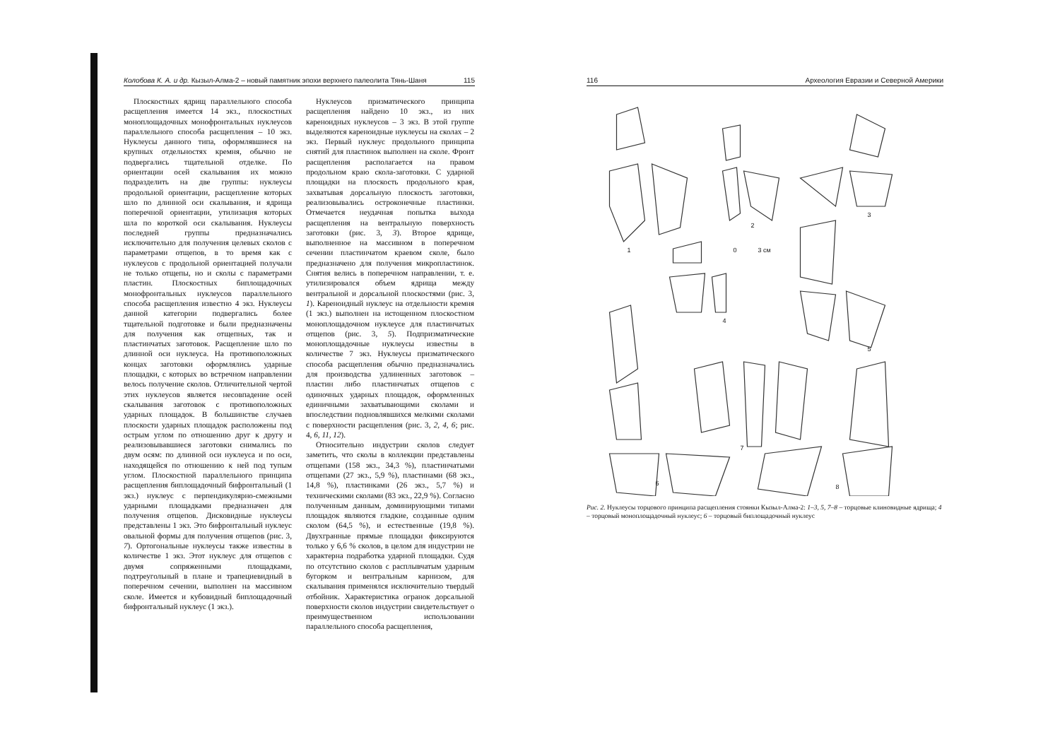Колобова К. А. и др. Кызыл-Алма-2 – новый памятник эпохи верхнего палеолита Тянь-Шаня 115
Плоскостных ядрищ параллельного способа расщепления имеется 14 экз., плоскостных моноплощадочных монофронтальных нуклеусов параллельного способа расщепления – 10 экз. Нуклеусы данного типа, оформлявшиеся на крупных отдельностях кремня, обычно не подвергались тщательной отделке. По ориентации осей скалывания их можно подразделить на две группы: нуклеусы продольной ориентации, расщепление которых шло по длинной оси скалывания, и ядрища поперечной ориентации, утилизация которых шла по короткой оси скалывания. Нуклеусы последней группы предназначались исключительно для получения целевых сколов с параметрами отщепов, в то время как с нуклеусов с продольной ориентацией получали не только отщепы, но и сколы с параметрами пластин. Плоскостных биплощадочных монофронтальных нуклеусов параллельного способа расщепления известно 4 экз. Нуклеусы данной категории подвергались более тщательной подготовке и были предназначены для получения как отщепных, так и пластинчатых заготовок. Расщепление шло по длинной оси нуклеуса. На противоположных концах заготовки оформлялись ударные площадки, с которых во встречном направлении велось получение сколов. Отличительной чертой этих нуклеусов является несовпадение осей скалывания заготовок с противоположных ударных площадок. В большинстве случаев плоскости ударных площадок расположены под острым углом по отношению друг к другу и реализовывавшиеся заготовки снимались по двум осям: по длинной оси нуклеуса и по оси, находящейся по отношению к ней под тупым углом. Плоскостной параллельного принципа расщепления биплощадочный бифронтальный (1 экз.) нуклеус с перпендикулярно-смежными ударными площадками предназначен для получения отщепов. Дисковидные нуклеусы представлены 1 экз. Это бифронтальный нуклеус овальной формы для получения отщепов (рис. 3, 7). Ортогональные нуклеусы также известны в количестве 1 экз. Этот нуклеус для отщепов с двумя сопряженными площадками, подтреугольный в плане и трапециевидный в поперечном сечении, выполнен на массивном сколе. Имеется и кубовидный биплощадочный бифронтальный нуклеус (1 экз.).
Нуклеусов призматического принципа расщепления найдено 10 экз., из них кареноидных нуклеусов – 3 экз. В этой группе выделяются кареноидные нуклеусы на сколах – 2 экз. Первый нуклеус продольного принципа снятий для пластинок выполнен на сколе. Фронт расщепления располагается на правом продольном краю скола-заготовки. С ударной площадки на плоскость продольного края, захватывая дорсальную плоскость заготовки, реализовывались остроконечные пластинки. Отмечается неудачная попытка выхода расщепления на вентральную поверхность заготовки (рис. 3, 3). Второе ядрище, выполненное на массивном в поперечном сечении пластинчатом краевом сколе, было предназначено для получения микропластинок. Снятия велись в поперечном направлении, т. е. утилизировался объем ядрища между вентральной и дорсальной плоскостями (рис. 3, 1). Кареноидный нуклеус на отдельности кремня (1 экз.) выполнен на истощенном плоскостном моноплощадочном нуклеусе для пластинчатых отщепов (рис. 3, 5). Подпризматические моноплощадочные нуклеусы известны в количестве 7 экз. Нуклеусы призматического способа расщепления обычно предназначались для производства удлиненных заготовок – пластин либо пластинчатых отщепов с одиночных ударных площадок, оформленных единичными захватывающими сколами и впоследствии подновлявшихся мелкими сколами с поверхности расщепления (рис. 3, 2, 4, 6; рис. 4, 6, 11, 12).
Относительно индустрии сколов следует заметить, что сколы в коллекции представлены отщепами (158 экз., 34,3 %), пластинчатыми отщепами (27 экз., 5,9 %), пластинами (68 экз., 14,8 %), пластинками (26 экз., 5,7 %) и техническими сколами (83 экз., 22,9 %). Согласно полученным данным, доминирующими типами площадок являются гладкие, созданные одним сколом (64,5 %), и естественные (19,8 %). Двухгранные прямые площадки фиксируются только у 6,6 % сколов, в целом для индустрии не характерна подработка ударной площадки. Судя по отсутствию сколов с расплывчатым ударным бугорком и вентральным карнизом, для скалывания применялся исключительно твердый отбойник. Характеристика огранок дорсальной поверхности сколов индустрии свидетельствует о преимущественном использовании параллельного способа расщепления,
116 Археология Евразии и Северной Америки
1
2
3
4
5
6
7
8
0
3 см
Рис. 2. Нуклеусы торцового принципа расщепления стоянки Кызыл-Алма-2: 1–3, 5, 7–8 – торцовые клиновидные ядрища; 4 – торцовый моноплощадочный нуклеус; 6 – торцовый биплощадочный нуклеус